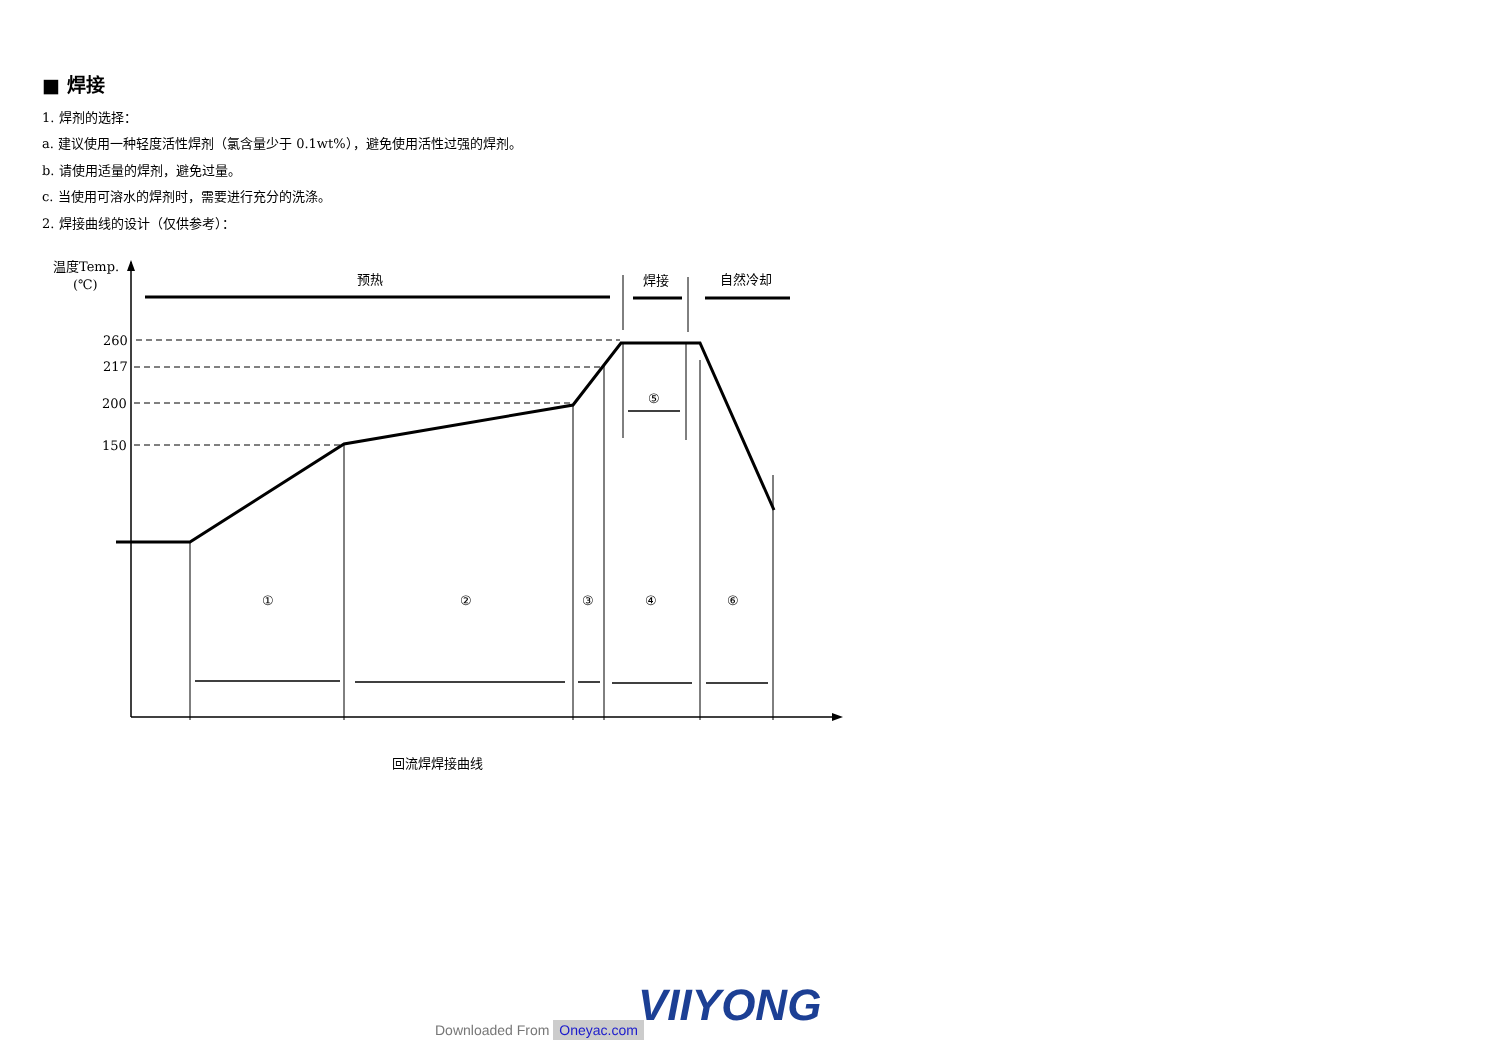■ 焊接
1. 焊剂的选择：
a. 建议使用一种轻度活性焊剂（氯含量少于 0.1wt%），避免使用活性过强的焊剂。
b. 请使用适量的焊剂，避免过量。
c. 当使用可溶水的焊剂时，需要进行充分的洗涤。
2. 焊接曲线的设计（仅供参考）：
温度Temp.
(℃)
260
217
200
150
预热
焊接
自然冷却
①
②
③
④
⑤
⑥
回流焊焊接曲线
VIIYONG
Downloaded From Oneyac.com